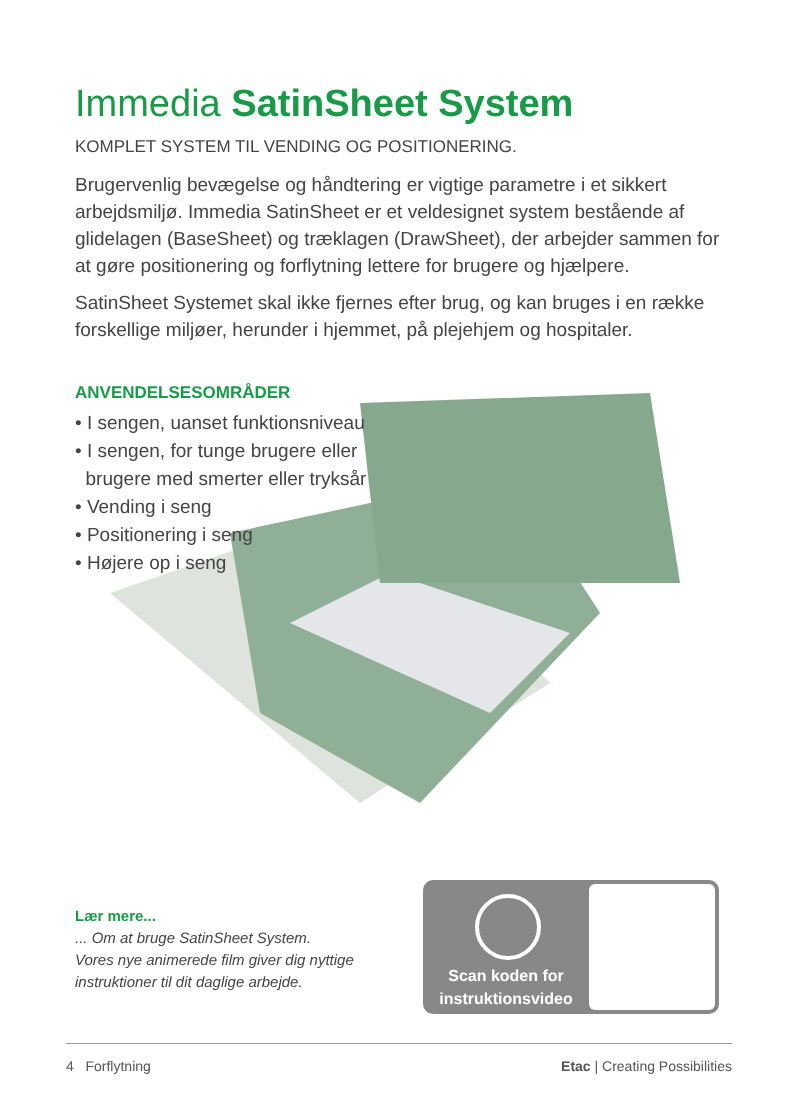Immedia SatinSheet System
KOMPLET SYSTEM TIL VENDING OG POSITIONERING.
Brugervenlig bevægelse og håndtering er vigtige parametre i et sikkert arbejdsmiljø. Immedia SatinSheet er et veldesignet system bestående af glidelagen (BaseSheet) og træklagen (DrawSheet), der arbejder sammen for at gøre positionering og forflytning lettere for brugere og hjælpere.
SatinSheet Systemet skal ikke fjernes efter brug, og kan bruges i en række forskellige miljøer, herunder i hjemmet, på plejehjem og hospitaler.
ANVENDELSESOMRÅDER
• I sengen, uanset funktionsniveau
• I sengen, for tunge brugere eller
brugere med smerter eller tryksår
• Vending i seng
• Positionering i seng
• Højere op i seng
Lær mere...... Om at bruge SatinSheet System.
Vores nye animerede film giver dig nyttige
instruktioner til dit daglige arbejde.
Scan koden for instruktionsvideo
4 Forflytning Etac | Creating Possibilities